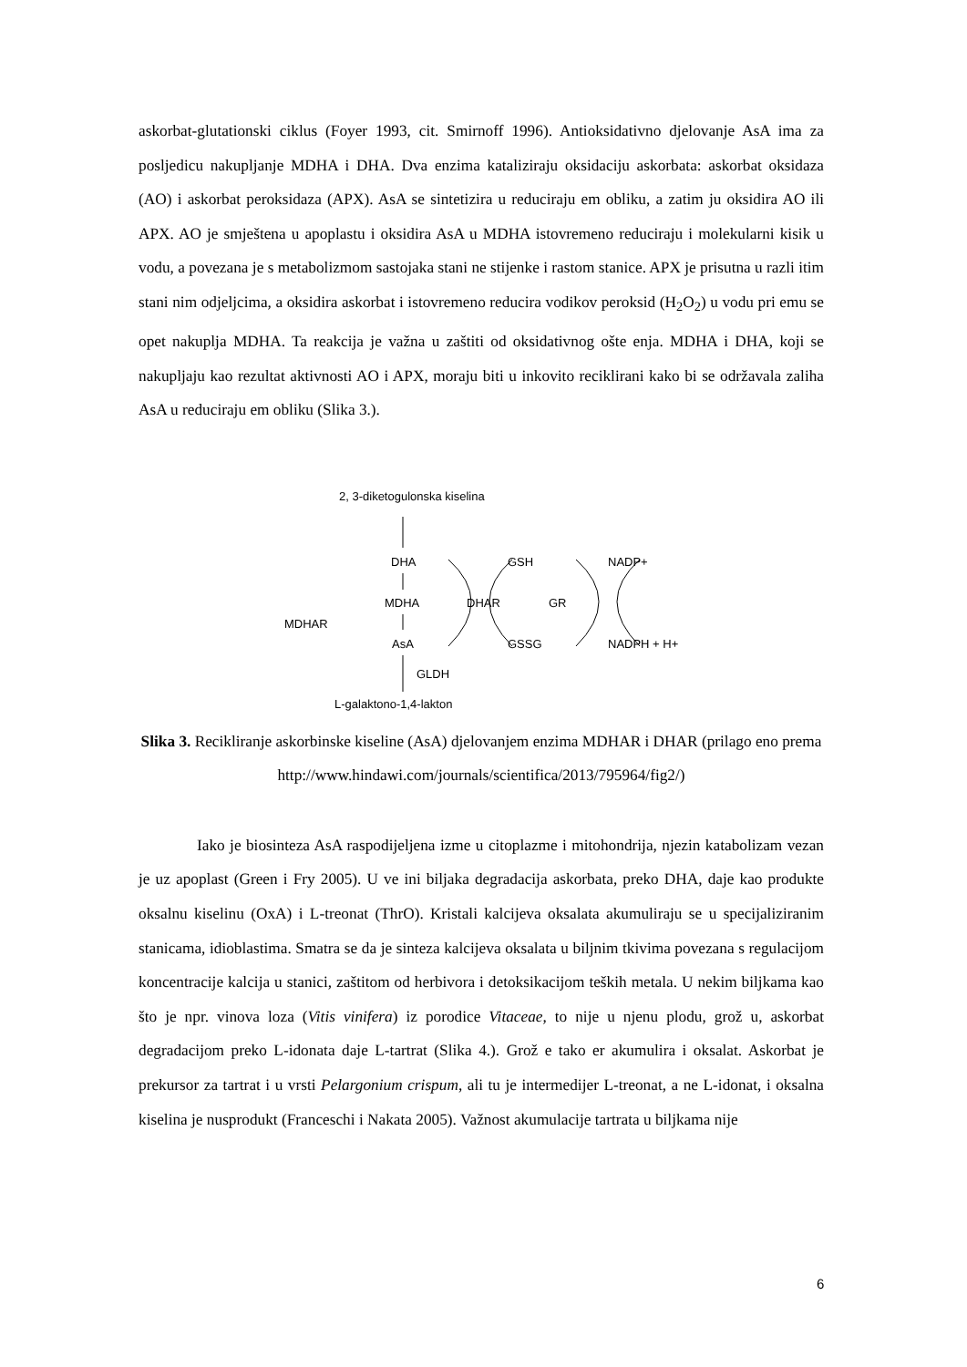askorbat-glutationski ciklus (Foyer 1993, cit. Smirnoff 1996). Antioksidativno djelovanje AsA ima za posljedicu nakupljanje MDHA i DHA. Dva enzima kataliziraju oksidaciju askorbata: askorbat oksidaza (AO) i askorbat peroksidaza (APX). AsA se sintetizira u reduciraju em obliku, a zatim ju oksidira AO ili APX. AO je smještena u apoplastu i oksidira AsA u MDHA istovremeno reduciraju i molekularni kisik u vodu, a povezana je s metabolizmom sastojaka stani ne stijenke i rastom stanice. APX je prisutna u razli itim stani nim odjeljcima, a oksidira askorbat i istovremeno reducira vodikov peroksid (H<sub>2</sub>O<sub>2</sub>) u vodu pri emu se opet nakuplja MDHA. Ta reakcija je važna u zaštiti od oksidativnog ošte enja. MDHA i DHA, koji se nakupljaju kao rezultat aktivnosti AO i APX, moraju biti u inkovito reciklirani kako bi se održavala zaliha AsA u reduciraju em obliku (Slika 3.).
2, 3-diketogulonska kiselina
DHA
GSH
NADP+
MDHA
DHAR
GR
MDHAR
AsA
GSSG
NADPH + H+
GLDH
L-galaktono-1,4-lakton
Slika 3. Recikliranje askorbinske kiseline (AsA) djelovanjem enzima MDHAR i DHAR (prilago eno prema http://www.hindawi.com/journals/scientifica/2013/795964/fig2/)
Iako je biosinteza AsA raspodijeljena izme u citoplazme i mitohondrija, njezin katabolizam vezan je uz apoplast (Green i Fry 2005). U ve ini biljaka degradacija askorbata, preko DHA, daje kao produkte oksalnu kiselinu (OxA) i L-treonat (ThrO). Kristali kalcijeva oksalata akumuliraju se u specijaliziranim stanicama, idioblastima. Smatra se da je sinteza kalcijeva oksalata u biljnim tkivima povezana s regulacijom koncentracije kalcija u stanici, zaštitom od herbivora i detoksikacijom teških metala. U nekim biljkama kao što je npr. vinova loza (Vitis vinifera) iz porodice Vitaceae, to nije u njenu plodu, grož u, askorbat degradacijom preko L-idonata daje L-tartrat (Slika 4.). Grož e tako er akumulira i oksalat. Askorbat je prekursor za tartrat i u vrsti Pelargonium crispum, ali tu je intermedijer L-treonat, a ne L-idonat, i oksalna kiselina je nusprodukt (Franceschi i Nakata 2005). Važnost akumulacije tartrata u biljkama nije
6